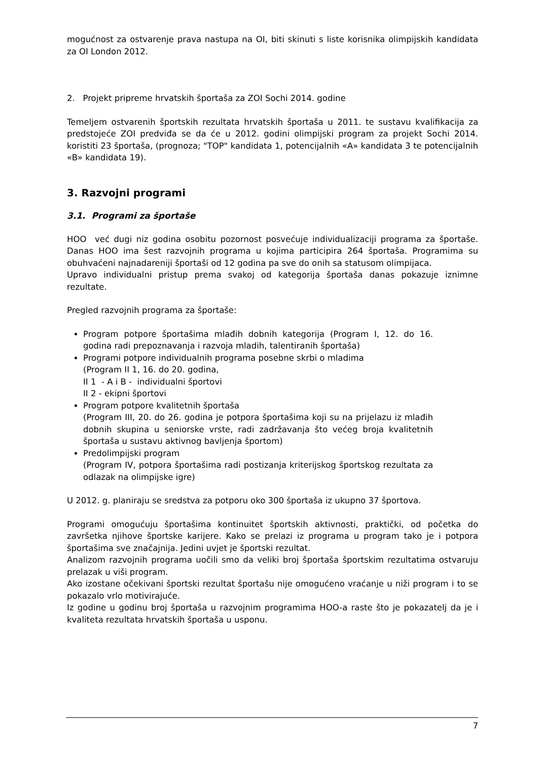mogućnost za ostvarenje prava nastupa na OI, biti skinuti s liste korisnika olimpijskih kandidata za OI London 2012.
2. Projekt pripreme hrvatskih športaša za ZOI Sochi 2014. godine
Temeljem ostvarenih športskih rezultata hrvatskih športaša u 2011. te sustavu kvalifikacija za predstojeće ZOI predviđa se da će u 2012. godini olimpijski program za projekt Sochi 2014. koristiti 23 športaša, (prognoza; "TOP" kandidata 1, potencijalnih «A» kandidata 3 te potencijalnih «B» kandidata 19).
3. Razvojni programi
3.1. Programi za športaše
HOO već dugi niz godina osobitu pozornost posvećuje individualizaciji programa za športaše. Danas HOO ima šest razvojnih programa u kojima participira 264 športaša. Programima su obuhvaćeni najnadareniji športaši od 12 godina pa sve do onih sa statusom olimpijaca.
Upravo individualni pristup prema svakoj od kategorija športaša danas pokazuje iznimne rezultate.
Pregled razvojnih programa za športaše:
Program potpore športašima mlađih dobnih kategorija (Program I, 12. do 16. godina radi prepoznavanja i razvoja mladih, talentiranih športaša)
Programi potpore individualnih programa posebne skrbi o mladima
(Program II 1, 16. do 20. godina,
II 1 - A i B - individualni športovi
II 2 - ekipni športovi
Program potpore kvalitetnih športaša
(Program III, 20. do 26. godina je potpora športašima koji su na prijelazu iz mlađih dobnih skupina u seniorske vrste, radi zadržavanja što većeg broja kvalitetnih športaša u sustavu aktivnog bavljenja športom)
Predolimpijski program
(Program IV, potpora športašima radi postizanja kriterijskog športskog rezultata za odlazak na olimpijske igre)
U 2012. g. planiraju se sredstva za potporu oko 300 športaša iz ukupno 37 športova.
Programi omogućuju športašima kontinuitet športskih aktivnosti, praktički, od početka do završetka njihove športske karijere. Kako se prelazi iz programa u program tako je i potpora športašima sve značajnija. Jedini uvjet je športski rezultat.
Analizom razvojnih programa uočili smo da veliki broj športaša športskim rezultatima ostvaruju prelazak u viši program.
Ako izostane očekivani športski rezultat športašu nije omogućeno vraćanje u niži program i to se pokazalo vrlo motivirajuće.
Iz godine u godinu broj športaša u razvojnim programima HOO-a raste što je pokazatelj da je i kvaliteta rezultata hrvatskih športaša u usponu.
7